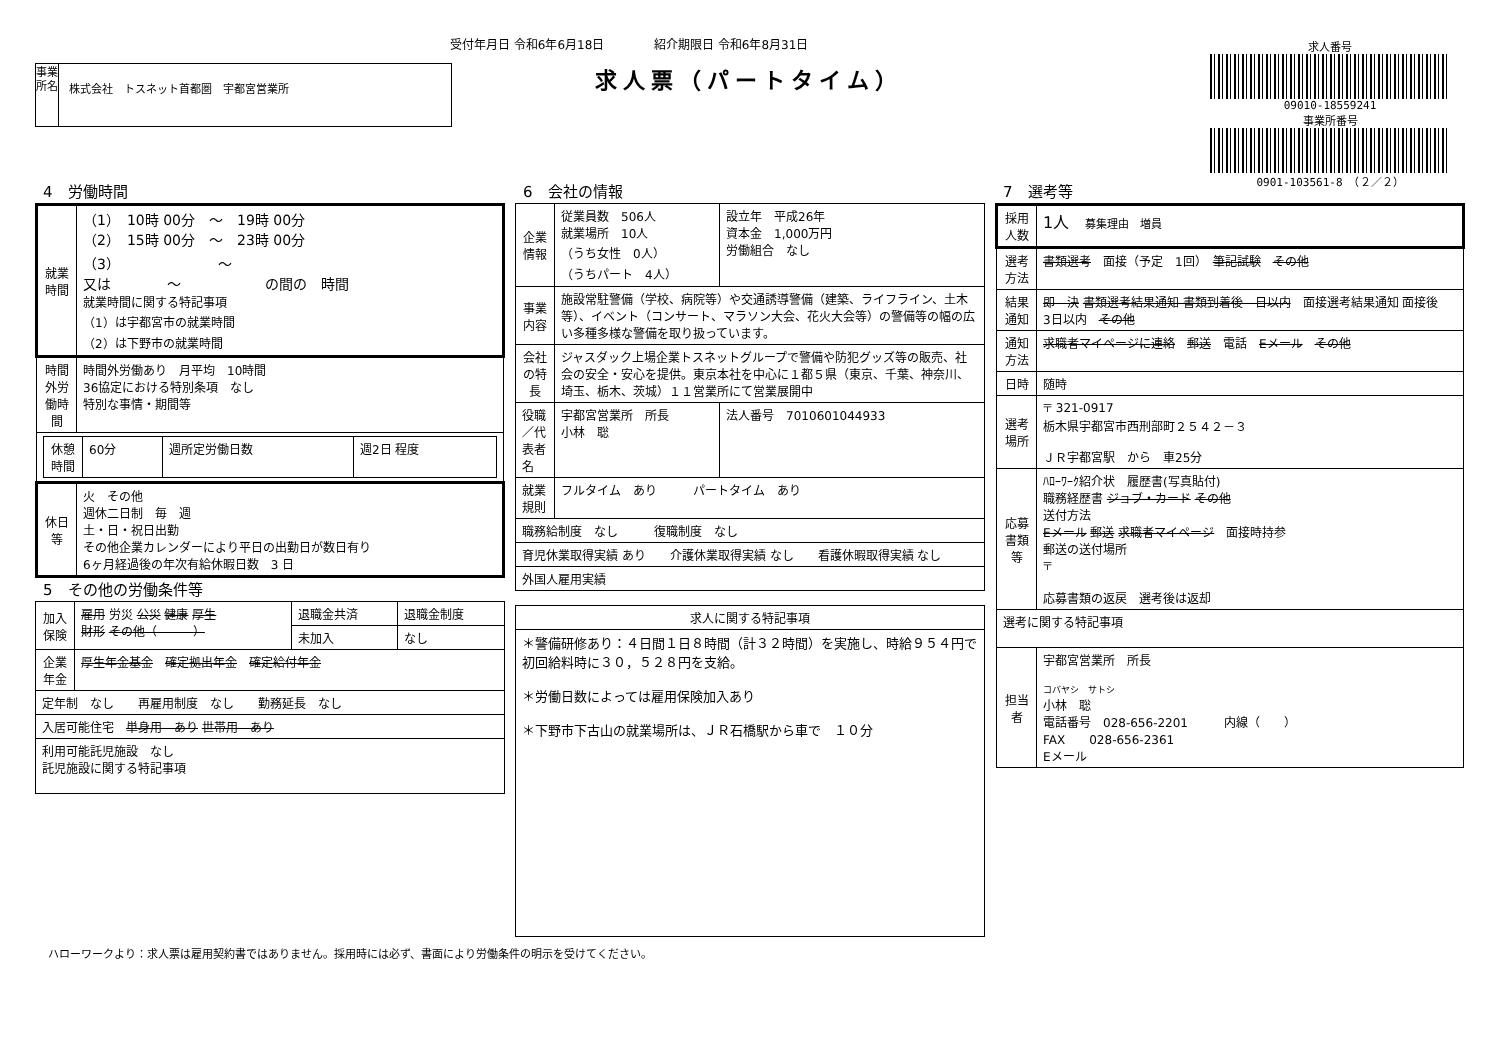受付年月日 令和6年6月18日 紹介期限日 令和6年8月31日
求人票（パートタイム）
事業所名
株式会社　トスネット首都圏　宇都宮営業所
求人番号
09010-18559241
事業所番号
0901-103561-8　（２／２）
4　労働時間
| 就業時間 | （1） 10時 00分 ～ 19時 00分 （2） 15時 00分 ～ 23時 00分 （3） ～ 又は ～ の間の 時間 就業時間に関する特記事項 （1）は宇都宮市の就業時間 （2）は下野市の就業時間 |
| 時間外労働時間 | 時間外労働あり 月平均 10時間 36協定における特別条項 なし 特別な事情・期間等 |
| / 休憩時間 / 60分 / 週所定労働日数 / 週2日 程度 / | |
| 休日等 | 火 その他 週休二日制 毎 週 土・日・祝日出勤 その他企業カレンダーにより平日の出勤日が数日有り 6ヶ月経過後の年次有給休暇日数 3 日 |
5　その他の労働条件等
| 加入保険 | 雇用 労災 公災 健康 厚生 財形 その他（ ） | 退職金共済 | 退職金制度 |
| | | 未加入 | なし |
| 企業年金 | 厚生年金基金 確定拠出年金 確定給付年金 | | |
| 定年制 なし 再雇用制度 なし 勤務延長 なし | | | |
| 入居可能住宅 単身用 あり 世帯用 あり | | | |
| 利用可能託児施設 なし 託児施設に関する特記事項 | | | |
6　会社の情報
| 企業情報 | 従業員数 506人 就業場所 10人 （うち女性 0人） （うちパート 4人） | 設立年 平成26年 資本金 1,000万円 労働組合 なし |
| 事業内容 | 施設常駐警備（学校、病院等）や交通誘導警備（建築、ライフライン、土木等）、イベント（コンサート、マラソン大会、花火大会等）の警備等の幅の広い多種多様な警備を取り扱っています。 | |
| 会社の特長 | ジャスダック上場企業トスネットグループで警備や防犯グッズ等の販売、社会の安全・安心を提供。東京本社を中心に１都５県（東京、千葉、神奈川、埼玉、栃木、茨城）１１営業所にて営業展開中 | |
| 役職／代表者名 | 宇都宮営業所 所長 小林 聡 | 法人番号 7010601044933 |
| 就業規則 | フルタイム あり パートタイム あり | |
| 職務給制度 なし 復職制度 なし | | |
| 育児休業取得実績 あり 介護休業取得実績 なし 看護休暇取得実績 なし | | |
| 外国人雇用実績 | | |
| 求人に関する特記事項 |
| ＊警備研修あり：４日間１日８時間（計３２時間）を実施し、時給９５４円で初回給料時に３０，５２８円を支給。 ＊労働日数によっては雇用保険加入あり ＊下野市下古山の就業場所は、ＪＲ石橋駅から車で １０分 |
7　選考等
| 採用人数 | 1人 募集理由 増員 |
| 選考方法 | 書類選考 面接（予定 1回） 筆記試験 その他 |
| 結果通知 | 即 決 書類選考結果通知 書類到着後 日以内 面接選考結果通知 面接後 3日以内 その他 |
| 通知方法 | 求職者マイページに連絡 郵送 電話 Eメール その他 |
| 日時 | 随時 |
| 選考場所 | 〒 321-0917 栃木県宇都宮市西刑部町２５４２－３ ＪＲ宇都宮駅 から 車25分 |
| 応募書類等 | ﾊﾛｰﾜｰｸ紹介状 履歴書(写真貼付) 職務経歴書 ジョブ・カード その他 送付方法 Eメール 郵送 求職者マイページ 面接時持参 郵送の送付場所 〒 応募書類の返戻 選考後は返却 |
| 選考に関する特記事項 | |
| 担当者 | 宇都宮営業所 所長 コバヤシ サトシ 小林 聡 電話番号 028-656-2201 内線（ ） FAX 028-656-2361 Eメール |
ハローワークより：求人票は雇用契約書ではありません。採用時には必ず、書面により労働条件の明示を受けてください。